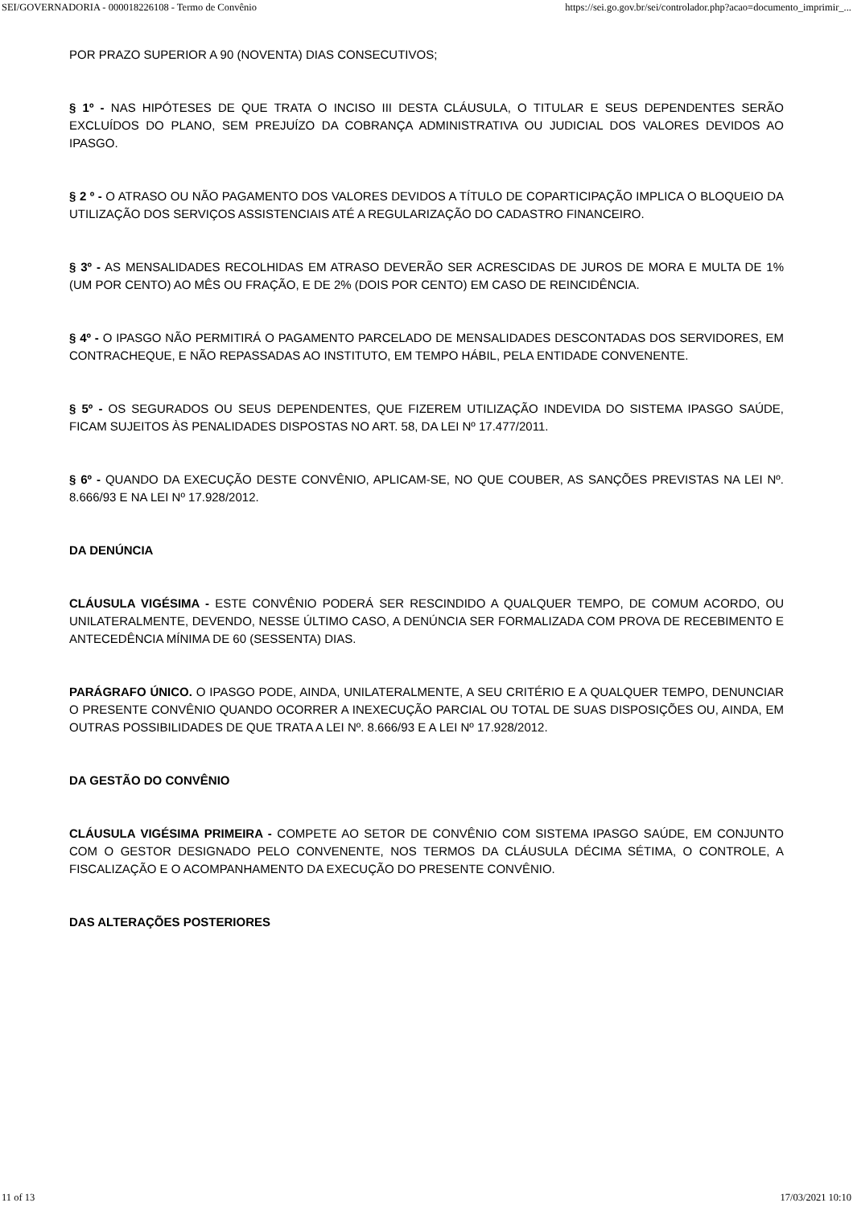SEI/GOVERNADORIA - 000018226108 - Termo de Convênio https://sei.go.gov.br/sei/controlador.php?acao=documento_imprimir_...
POR PRAZO SUPERIOR A 90 (NOVENTA) DIAS CONSECUTIVOS;
§ 1º - NAS HIPÓTESES DE QUE TRATA O INCISO III DESTA CLÁUSULA, O TITULAR E SEUS DEPENDENTES SERÃO EXCLUÍDOS DO PLANO, SEM PREJUÍZO DA COBRANÇA ADMINISTRATIVA OU JUDICIAL DOS VALORES DEVIDOS AO IPASGO.
§ 2 º - O ATRASO OU NÃO PAGAMENTO DOS VALORES DEVIDOS A TÍTULO DE COPARTICIPAÇÃO IMPLICA O BLOQUEIO DA UTILIZAÇÃO DOS SERVIÇOS ASSISTENCIAIS ATÉ A REGULARIZAÇÃO DO CADASTRO FINANCEIRO.
§ 3º - AS MENSALIDADES RECOLHIDAS EM ATRASO DEVERÃO SER ACRESCIDAS DE JUROS DE MORA E MULTA DE 1% (UM POR CENTO) AO MÊS OU FRAÇÃO, E DE 2% (DOIS POR CENTO) EM CASO DE REINCIDÊNCIA.
§ 4º - O IPASGO NÃO PERMITIRÁ O PAGAMENTO PARCELADO DE MENSALIDADES DESCONTADAS DOS SERVIDORES, EM CONTRACHEQUE, E NÃO REPASSADAS AO INSTITUTO, EM TEMPO HÁBIL, PELA ENTIDADE CONVENENTE.
§ 5º - OS SEGURADOS OU SEUS DEPENDENTES, QUE FIZEREM UTILIZAÇÃO INDEVIDA DO SISTEMA IPASGO SAÚDE, FICAM SUJEITOS ÀS PENALIDADES DISPOSTAS NO ART. 58, DA LEI Nº 17.477/2011.
§ 6º - QUANDO DA EXECUÇÃO DESTE CONVÊNIO, APLICAM-SE, NO QUE COUBER, AS SANÇÕES PREVISTAS NA LEI Nº. 8.666/93 E NA LEI Nº 17.928/2012.
DA DENÚNCIA
CLÁUSULA VIGÉSIMA - ESTE CONVÊNIO PODERÁ SER RESCINDIDO A QUALQUER TEMPO, DE COMUM ACORDO, OU UNILATERALMENTE, DEVENDO, NESSE ÚLTIMO CASO, A DENÚNCIA SER FORMALIZADA COM PROVA DE RECEBIMENTO E ANTECEDÊNCIA MÍNIMA DE 60 (SESSENTA) DIAS.
PARÁGRAFO ÚNICO. O IPASGO PODE, AINDA, UNILATERALMENTE, A SEU CRITÉRIO E A QUALQUER TEMPO, DENUNCIAR O PRESENTE CONVÊNIO QUANDO OCORRER A INEXECUÇÃO PARCIAL OU TOTAL DE SUAS DISPOSIÇÕES OU, AINDA, EM OUTRAS POSSIBILIDADES DE QUE TRATA A LEI Nº. 8.666/93 E A LEI Nº 17.928/2012.
DA GESTÃO DO CONVÊNIO
CLÁUSULA VIGÉSIMA PRIMEIRA - COMPETE AO SETOR DE CONVÊNIO COM SISTEMA IPASGO SAÚDE, EM CONJUNTO COM O GESTOR DESIGNADO PELO CONVENENTE, NOS TERMOS DA CLÁUSULA DÉCIMA SÉTIMA, O CONTROLE, A FISCALIZAÇÃO E O ACOMPANHAMENTO DA EXECUÇÃO DO PRESENTE CONVÊNIO.
DAS ALTERAÇÕES POSTERIORES
11 of 13 17/03/2021 10:10